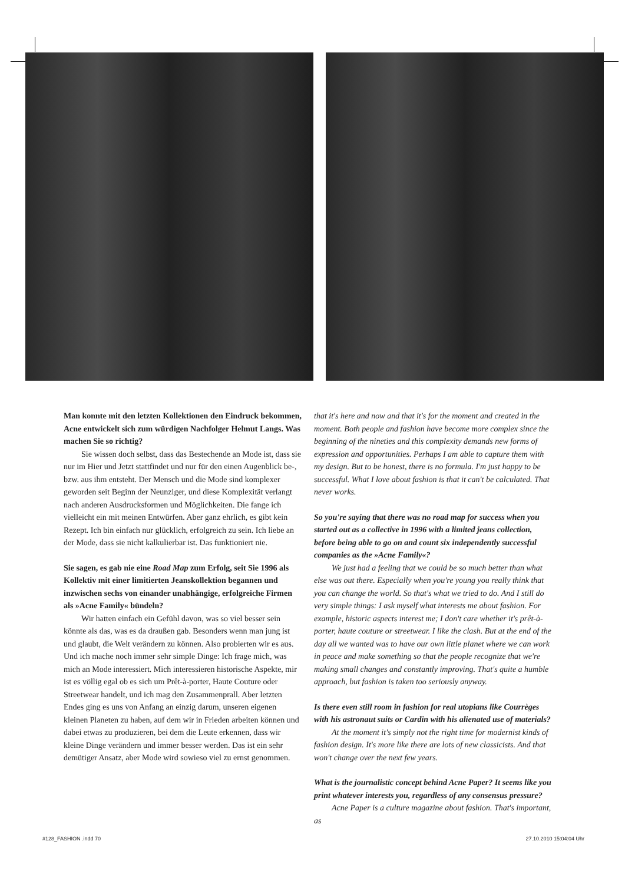Man konnte mit den letzten Kollektionen den Eindruck bekommen, Acne entwickelt sich zum würdigen Nachfolger Helmut Langs. Was machen Sie so richtig?
Sie wissen doch selbst, dass das Bestechende an Mode ist, dass sie nur im Hier und Jetzt stattfindet und nur für den einen Augenblick be-, bzw. aus ihm entsteht. Der Mensch und die Mode sind komplexer geworden seit Beginn der Neunziger, und diese Komplexität verlangt nach anderen Ausdrucksformen und Möglichkeiten. Die fange ich vielleicht ein mit meinen Entwürfen. Aber ganz ehrlich, es gibt kein Rezept. Ich bin einfach nur glücklich, erfolgreich zu sein. Ich liebe an der Mode, dass sie nicht kalkulierbar ist. Das funktioniert nie.
Sie sagen, es gab nie eine Road Map zum Erfolg, seit Sie 1996 als Kollektiv mit einer limitierten Jeanskollektion begannen und inzwischen sechs von einander unabhängige, erfolgreiche Firmen als »Acne Family« bündeln?
Wir hatten einfach ein Gefühl davon, was so viel besser sein könnte als das, was es da draußen gab. Besonders wenn man jung ist und glaubt, die Welt verändern zu können. Also probierten wir es aus. Und ich mache noch immer sehr simple Dinge: Ich frage mich, was mich an Mode interessiert. Mich interessieren historische Aspekte, mir ist es völlig egal ob es sich um Prêt-à-porter, Haute Couture oder Streetwear handelt, und ich mag den Zusammenprall. Aber letzten Endes ging es uns von Anfang an einzig darum, unseren eigenen kleinen Planeten zu haben, auf dem wir in Frieden arbeiten können und dabei etwas zu produzieren, bei dem die Leute erkennen, dass wir kleine Dinge verändern und immer besser werden. Das ist ein sehr demütiger Ansatz, aber Mode wird sowieso viel zu ernst genommen.
that it's here and now and that it's for the moment and created in the moment. Both people and fashion have become more complex since the beginning of the nineties and this complexity demands new forms of expression and opportunities. Perhaps I am able to capture them with my design. But to be honest, there is no formula. I'm just happy to be successful. What I love about fashion is that it can't be calculated. That never works.
So you're saying that there was no road map for success when you started out as a collective in 1996 with a limited jeans collection, before being able to go on and count six independently successful companies as the »Acne Family«?
We just had a feeling that we could be so much better than what else was out there. Especially when you're young you really think that you can change the world. So that's what we tried to do. And I still do very simple things: I ask myself what interests me about fashion. For example, historic aspects interest me; I don't care whether it's prêt-à-porter, haute couture or streetwear. I like the clash. But at the end of the day all we wanted was to have our own little planet where we can work in peace and make something so that the people recognize that we're making small changes and constantly improving. That's quite a humble approach, but fashion is taken too seriously anyway.
Is there even still room in fashion for real utopians like Courrèges with his astronaut suits or Cardin with his alienated use of materials?
At the moment it's simply not the right time for modernist kinds of fashion design. It's more like there are lots of new classicists. And that won't change over the next few years.
What is the journalistic concept behind Acne Paper? It seems like you print whatever interests you, regardless of any consensus pressure?
Acne Paper is a culture magazine about fashion. That's important, as
#128_FASHION .indd 70 27.10.2010 15:04:04 Uhr